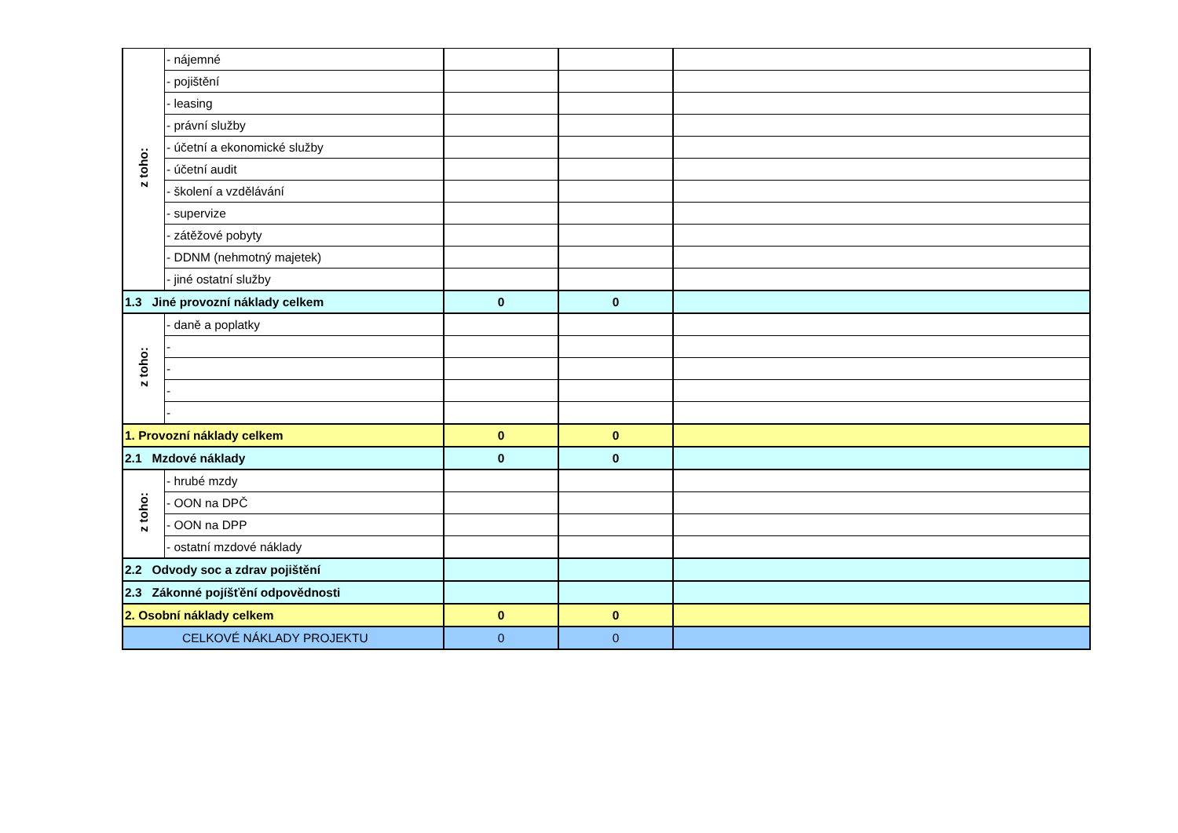| z toho: | - nájemné | | | |
| | - pojištění | | | |
| | - leasing | | | |
| | - právní služby | | | |
| | - účetní a ekonomické služby | | | |
| | - účetní audit | | | |
| | - školení a vzdělávání | | | |
| | - supervize | | | |
| | - zátěžové pobyty | | | |
| | - DDNM (nehmotný majetek) | | | |
| | - jiné ostatní služby | | | |
| 1.3 Jiné provozní náklady celkem | | 0 | 0 | |
| z toho: | - daně a poplatky | | | |
| | - | | | |
| | - | | | |
| | - | | | |
| | - | | | |
| 1. Provozní náklady celkem | | 0 | 0 | |
| 2.1 Mzdové náklady | | 0 | 0 | |
| z toho: | - hrubé mzdy | | | |
| | - OON na DPČ | | | |
| | - OON na DPP | | | |
| | - ostatní mzdové náklady | | | |
| 2.2 Odvody soc a zdrav pojištění | | | | |
| 2.3 Zákonné pojíšťění odpovědnosti | | | | |
| 2. Osobní náklady celkem | | 0 | 0 | |
| CELKOVÉ NÁKLADY PROJEKTU | | 0 | 0 | |